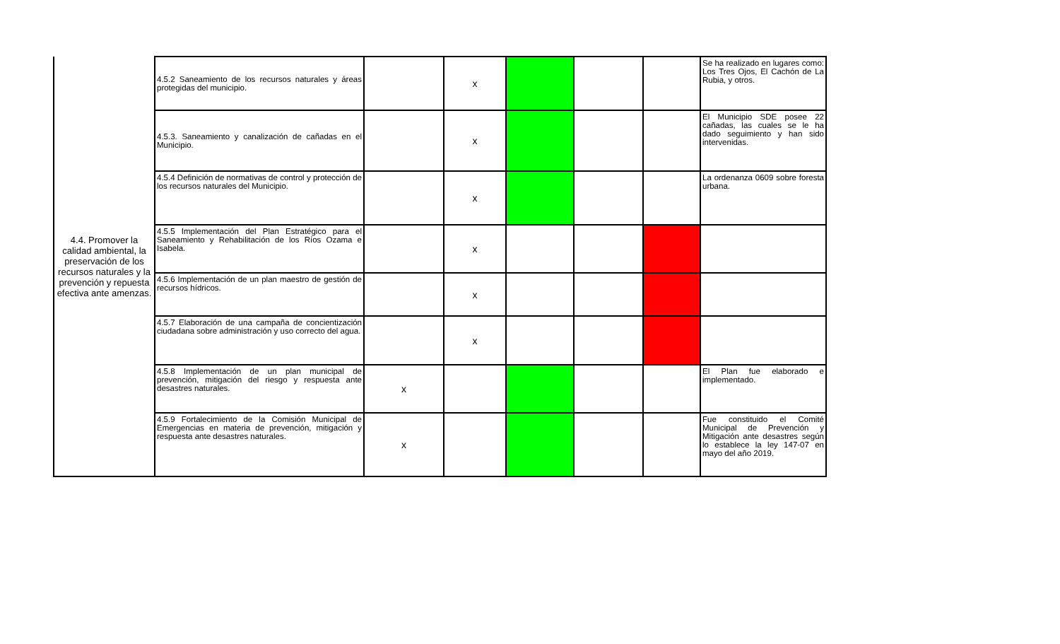| 4.4. Promover la calidad ambiental, la preservación de los recursos naturales y la prevención y repuesta efectiva ante amenzas. | 4.5.2 Saneamiento de los recursos naturales y áreas protegidas del municipio. | | x | | | | Se ha realizado en lugares como: Los Tres Ojos, El Cachón de La Rubia, y otros. |
| | 4.5.3. Saneamiento y canalización de cañadas en el Municipio. | | x | | | | El Municipio SDE posee 22 cañadas, las cuales se le ha dado seguimiento y han sido intervenidas. |
| | 4.5.4 Definición de normativas de control y protección de los recursos naturales del Municipio. | | x | | | | La ordenanza 0609 sobre foresta urbana. |
| | 4.5.5 Implementación del Plan Estratégico para el Saneamiento y Rehabilitación de los Ríos Ozama e Isabela. | | x | | | | |
| | 4.5.6 Implementación de un plan maestro de gestión de recursos hídricos. | | x | | | | |
| | 4.5.7 Elaboración de una campaña de concientización ciudadana sobre administración y uso correcto del agua. | | x | | | | |
| | 4.5.8 Implementación de un plan municipal de prevención, mitigación del riesgo y respuesta ante desastres naturales. | x | | | | | El Plan fue elaborado e implementado. |
| | 4.5.9 Fortalecimiento de la Comisión Municipal de Emergencias en materia de prevención, mitigación y respuesta ante desastres naturales. | x | | | | | Fue constituido el Comité Municipal de Prevención y Mitigación ante desastres según lo establece la ley 147-07 en mayo del año 2019. |